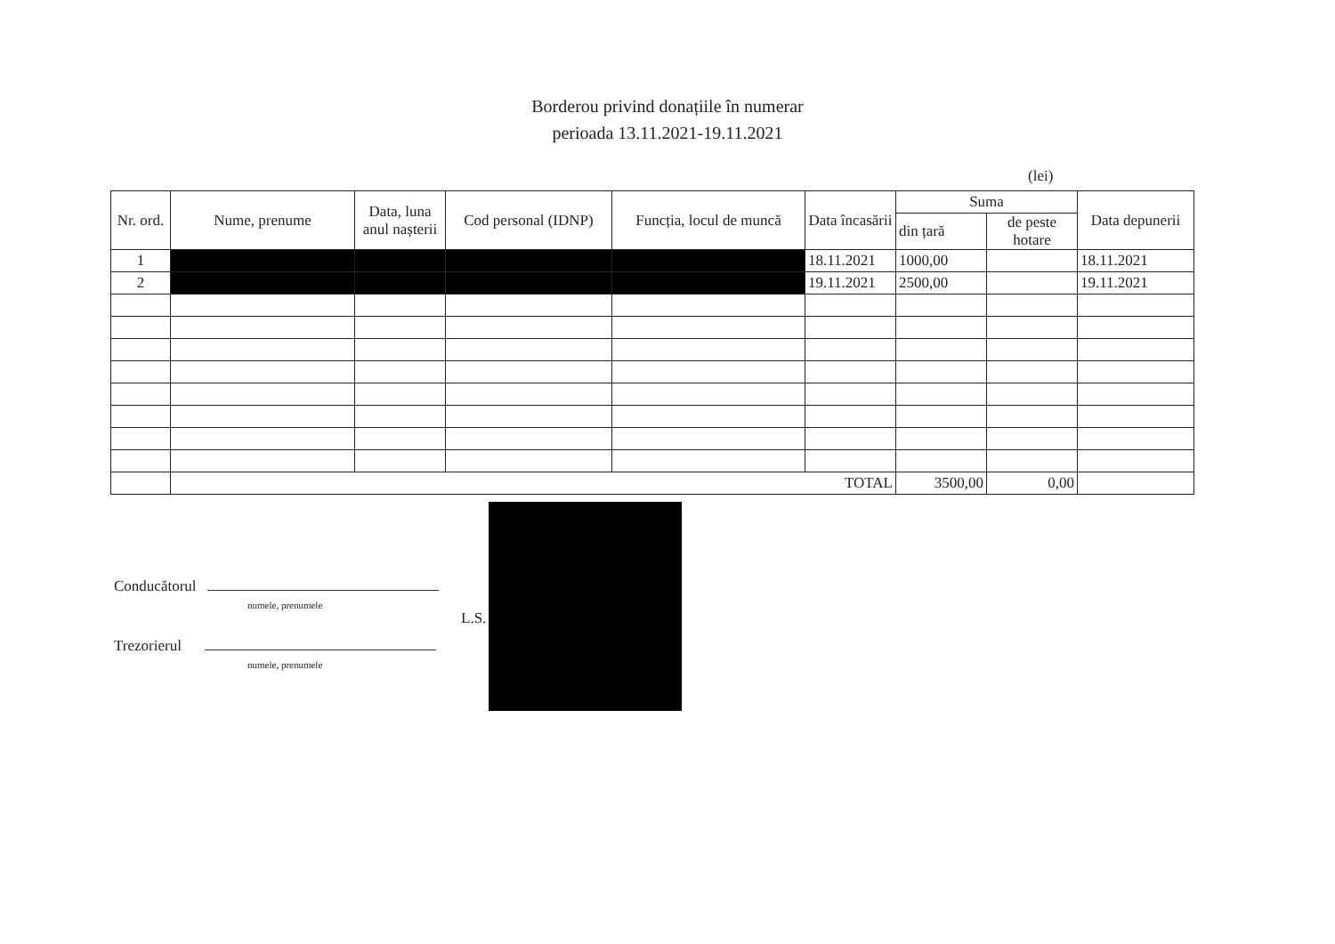Borderou privind donațiile în numerar
perioada 13.11.2021-19.11.2021
(lei)
| Nr. ord. | Nume, prenume | Data, luna anul nașterii | Cod personal (IDNP) | Funcția, locul de muncă | Data încasării | Suma | | Data depunerii |
| --- | --- | --- | --- | --- | --- | --- | --- | --- |
| | | | | | | din țară | de peste hotare | |
| 1 | | | | | 18.11.2021 | 1000,00 | | 18.11.2021 |
| 2 | | | | | 19.11.2021 | 2500,00 | | 19.11.2021 |
| | TOTAL | | | | | 3500,00 | 0,00 | |
Conducătorul
numele, prenumele
L.S.
Trezorierul
numele, prenumele